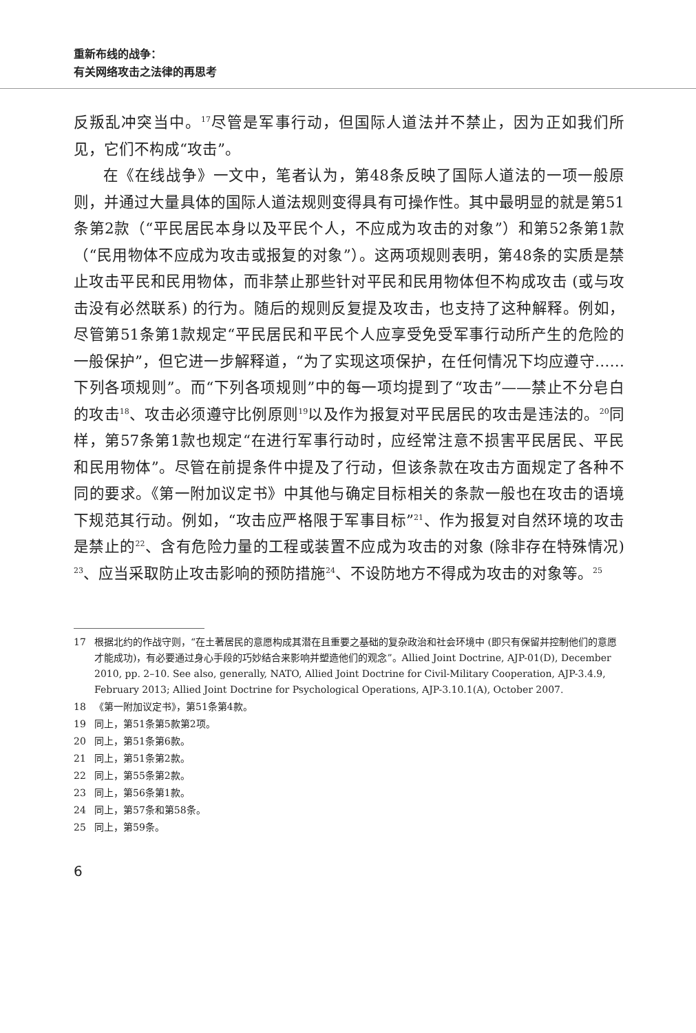重新布线的战争：
有关网络攻击之法律的再思考
反叛乱冲突当中。<sup>17</sup>尽管是军事行动，但国际人道法并不禁止，因为正如我们所见，它们不构成“攻击”。
在《在线战争》一文中，笔者认为，第48条反映了国际人道法的一项一般原则，并通过大量具体的国际人道法规则变得具有可操作性。其中最明显的就是第51条第2款（“平民居民本身以及平民个人，不应成为攻击的对象”）和第52条第1款（“民用物体不应成为攻击或报复的对象”）。这两项规则表明，第48条的实质是禁止攻击平民和民用物体，而非禁止那些针对平民和民用物体但不构成攻击 (或与攻击没有必然联系) 的行为。随后的规则反复提及攻击，也支持了这种解释。例如，尽管第51条第1款规定“平民居民和平民个人应享受免受军事行动所产生的危险的一般保护”，但它进一步解释道，“为了实现这项保护，在任何情况下均应遵守……下列各项规则”。而“下列各项规则”中的每一项均提到了“攻击”——禁止不分皂白的攻击<sup>18</sup>、攻击必须遵守比例原则<sup>19</sup>以及作为报复对平民居民的攻击是违法的。<sup>20</sup>同样，第57条第1款也规定“在进行军事行动时，应经常注意不损害平民居民、平民和民用物体”。尽管在前提条件中提及了行动，但该条款在攻击方面规定了各种不同的要求。《第一附加议定书》中其他与确定目标相关的条款一般也在攻击的语境下规范其行动。例如，“攻击应严格限于军事目标”<sup>21</sup>、作为报复对自然环境的攻击是禁止的<sup>22</sup>、含有危险力量的工程或装置不应成为攻击的对象 (除非存在特殊情况) <sup>23</sup>、应当采取防止攻击影响的预防措施<sup>24</sup>、不设防地方不得成为攻击的对象等。<sup>25</sup>
17 根据北约的作战守则，“在土著居民的意愿构成其潜在且重要之基础的复杂政治和社会环境中 (即只有保留并控制他们的意愿才能成功)，有必要通过身心手段的巧妙结合来影响并塑造他们的观念”。Allied Joint Doctrine, AJP-01(D), December 2010, pp. 2–10. See also, generally, NATO, Allied Joint Doctrine for Civil-Military Cooperation, AJP-3.4.9, February 2013; Allied Joint Doctrine for Psychological Operations, AJP-3.10.1(A), October 2007.
18 《第一附加议定书》，第51条第4款。
19 同上，第51条第5款第2项。
20 同上，第51条第6款。
21 同上，第51条第2款。
22 同上，第55条第2款。
23 同上，第56条第1款。
24 同上，第57条和第58条。
25 同上，第59条。
6